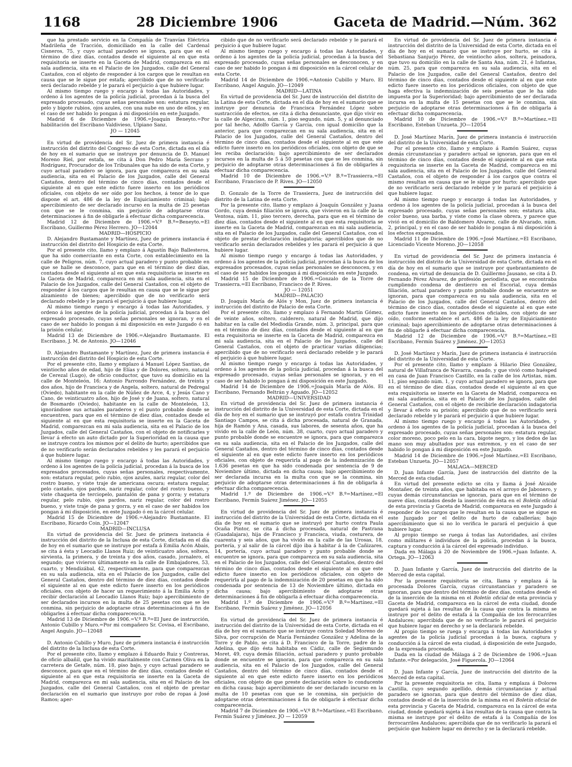1168 28 Diciembre 1906 Gaceta de Madrid.—Núm. 362
que ha prestado servicio en la Compañía de Tranvías Eléctrica Madrileña de Tracción, domiciliado en la calle del Cardenal Cisneros, 75, y cuyo actual paradero se ignora, para que en el término de diez días, contados desde el siguiente al en que esta requisitoria se inserte en la Gaceta de Madrid, comparezca en mi sala audiencia, sita en el Palacio de los Juzgados, calle del General Castaños, con el objeto de responder á los cargos que le resultan en causa que se le sigue por estafa; apercibido que de no verificarlo será declarado rebelde y le parará el perjuicio á que hubiere lugar.
Al mismo tiempo ruego y encargo á todas las Autoridades, y ordeno á los agentes de la policía judicial, procedan á la busca del expresado procesado, cuyas señas personales son: estatura regular, pelo y bigote rubios, ojos azules, con una nube en uno de ellos, y en el caso de ser habido lo pongan á mi disposición en este Juzgado.
Madrid 6 de Diciembre de 1906.=Joaquín Beneyto.=Por habilitación del Escribano Valdivieso, Ulpiano Sanz.
JO — 12045
En virtud de providencia del Sr. Juez de primera instancia é instrucción del distrito del Congreso de esta Corte, dictada en el día de hoy en el sumario que se instruye por denuncia de D. Manuel Moreno Riel, por estafa, se cita á Don Pedro María Serrano y Rodríguez, Procurador de los Tribunales que ha sido de esta Corte, y cuyo actual paradero se ignora, para que comparezca en su sala audiencia, sita en el Palacio de los Juzgados, calle del General Castaños, dentro del término de cinco días, contados desde el siguiente al en que este edicto fuere inserto en los periódicos oficiales, con objeto de ser oído por los hechos, á tenor de lo que dispone el art. 486 de la ley de Enjuiciamiento criminal; bajo apercibimiento de ser declarado incurso en la multa de 25 pesetas con que se le conmina, sin perjuicio de adoptarse otras determinaciones á fin de obligarle á efectuar dicha comparecencia.
Madrid 12 de Diciembre de 1906.=V.º B.º=Beneyto.=El Escribano, Guillermo Pérez Herrero. JO—12044
MADRID—HOSPICIO
D. Alejandro Bustamante y Martínez, Juez de primera instancia é instrucción del distrito del Hospicio de esta Corte.
Por el presente cito, llamo y emplazo á Agustín Bajo Ballesteros, que ha sido comerciante en esta Corte, con establecimiento en la calle de Peligros, núm. 7, cuyo actual paradero y punto probable en que se halle se desconoce, para que en el término de diez días, contados desde el siguiente al en que esta requisitoria se inserte en la Gaceta de Madrid, comparezca en mi sala audiencia, sita en el Palacio de los Juzgados, calle del General Castaños, con el objeto de responder á los cargos que le resultan en causa que se le sigue por alzamiento de bienes; apercibido que de no verificarlo será declarado rebelde y le parará el perjuicio á que hubiere lugar.
Al mismo tiempo ruego y encargo á todas las Autoridades, y ordeno á los agentes de la policía judicial, procedan á la busca del expresado procesado, cuyas señas personales se ignoran, y en el caso de ser habido lo pongan á mi disposición en este Juzgado ó en la prisión celular.
Madrid 13 de Diciembre de 1906.=Alejandro Bustamante. El Escribano, J. M. de Antonio. JO—12046
D. Alejandro Bustamante y Martínez, Juez de primera instancia é instrucción del distrito del Hospicio de esta Corte.
Por el presente cito, llamo y emplazo á Manuel López Santiso, de veintiocho años de edad, hijo de Elías y de Dolores, soltero, natural de Cerezal (Lugo), de oficio conductor, que tuvo su domicilio en la calle de Monteleón, 16; Antonio Parrondo Fernández, de treinta y dos años, hijo de Francisca y de Angela, soltero, natural de Pedregal (Oviedo), habitante en la calle de Núñez de Arce, 4, y Jesús Cano y Cano, de veinticuatro años, hijo de José y de Juana, soltero, natural de Bosmardo (Oviedo), habitante en la calle de Monteleón, 13, ignorándose sus actuales paraderos y el punto probable donde se encuentren, para que en el término de diez días, contados desde el siguiente al en que esta requisitoria se inserte en la Gaceta de Madrid, comparezcan en mi sala audiencia, sita en el Palacio de los Juzgados, calle del General Castaños, con el objeto de notificarles y llevar á efecto un auto dictado por la Superioridad en la causa que se instruye contra los mismos por el delito de hurto; apercibidos que de no verificarlo serán declarados rebeldes y les parará el perjuicio á que hubiere lugar.
Al mismo tiempo ruego y encargo á todas las Autoridades, y ordeno á los agentes de la policía judicial, procedan á la busca de los expresados procesados, cuyas señas personales, respectivamente, son: estatura regular, pelo rubio, ojos azules, nariz regular, color del rostro bueno, y viste traje de americana oscura; estatura regular, pelo castaño, ojos pardos, nariz regular, color del rostro bueno, y viste chaqueta de terciopelo, pantalón de pana y gorra; y estatura regular, pelo rubio, ojos pardos, nariz regular, color del rostro bueno, y viste traje de pana y gorra, y en el caso de ser habidos los pongan á mi disposición, en este Juzgado ó en la cárcel celular.
Madrid 15 de Diciembre de 1906.=Alejandro Bustamante. El Escribano, Ricardo Coin. JO—12047
MADRID—INCLUSA
En virtud de providencia del Sr. Juez de primera instancia é instrucción del distrito de la Inclusa de esta Corte, dictada en el día de hoy en el sumario que se instruye por estafa á Emilia Acón Abais, se cita á ésta y Leocadio Llanos Ruiz; de veinticuatro años, soltera, sirvienta, la primera, y de treinta y dos años, casado, jornalero, el segundo; que vivieron últimamente en la calle de Embajadores, 53, cuarto, y Mendizábal, 42, respectivamente, para que comparezcan en su sala audiencia, sita en el Palacio de los Juzgados, calle del General Castaños, dentro del término de diez días, contados desde el siguiente al en que este edicto fuere inserto en los periódicos oficiales, con objeto de hacer un requerimiento á la Emilia Acón y recibir declaración al Leocadio Llanos Ruiz; bajo apercibimiento de ser declarados incursos en la multa de 25 pesetas con que se les conmina, sin perjuicio de adoptarse otras determinaciones á fin de obligarles á efectuar dicha comparecencia.
Madrid 13 de Diciembre de 1906.=V.º B.º=El Juez de instrucción, Antonio Cubillo y Muro.=Por mi compañero Sr. Covisa, el Escribano, Angel Angulo. JO—12048
D. Antonio Cubillo y Muro, Juez de primera instancia é instrucción del distrito de la Inclusa de esta Corte.
Por el presente cito, llamo y emplazo á Eduardo Ruiz y Contreras, de oficio albañil, que ha vivido maritalmente con Carmen Oliva en la carretera de Getafe, núm. 18, piso bajo, y cuyo actual paradero se desconoce, para que en el término de diez días, contados desde el siguiente al en que esta requisitoria se inserte en la Gaceta de Madrid, comparezca en mi sala audiencia, sita en el Palacio de los Juzgados, calle del General Castaños, con el objeto de prestar declaración en el sumario que instruyo por robo de ropas á José Ramos; aper-
cibido que de no verificarlo será declarado rebelde y le parará el perjuicio á que hubiere lugar.
Al mismo tiempo ruego y encargo á todas las Autoridades, y ordeno á los agentes de la policía judicial, procedan á la busca del expresado procesado, cuyas señas personales se desconocen, y en caso de ser habido lo pongan á mi disposición en la cárcel celular de esta Corte.
Madrid 14 de Diciembre de 1906.=Antonio Cubillo y Muro. El Escribano, Angel Angulo. JO—12049
MADRID—LATINA
En virtud de providencia del Sr. Juez de instrucción del distrito de la Latina de esta Corte, dictada en el día de hoy en el sumario que se instruye por denuncia de Francisca Fernández López sobre sustracción de efectos, se cita á dicha denunciante, que dijo vivir en la calle de Algeciras, núm. 1, piso segundo, núm. 5, y al denunciado por tal hecho, Adolfo García y García, con igual domicilio que la anterior, para que comparezcan en su sala audiencia, sita en el Palacio de los Juzgados, calle del General Castaños, dentro del término de cinco días, contados desde el siguiente al en que este edicto fuere inserto en los periódicos oficiales, con objeto de que se les reciba declaración; bajo apercibimiento de ser declarados incursos en la multa de 5 á 50 pesetas con que se les conmina, sin perjuicio de adoptarse otras determinaciones á fin de obligarles á efectuar dicha comparecencia.
Madrid 10 de Diciembre de 1906.=V.º B.º=Trassierra.=El Escribano, Francisco de P. Rives. JO—12050
D. Gonzalo de la Torre de Trassierra, Juez de instrucción del distrito de la Latina de esta Corte.
Por la presente cito, llamo y emplazo á Joaquín González y Juana Gordo, cuya demás filiación se ignora, que vivieron en la calle de la Ventosa, núm. 11, piso tercero, derecha, para que en el término de diez días, contados desde el siguiente al en que esta requisitoria se inserte en la Gaceta de Madrid, comparezcan en mi sala audiencia, sita en el Palacio de los Juzgados, calle del General Castaños, con el objeto de prestar declaración indagatoria; apercibidos que de no verificarlo serán declarados rebeldes y les parará el perjuicio á que hubiere lugar.
Al mismo tiempo ruego y encargo á todas las Autoridades, y ordeno á los agentes de la policía judicial, procedan á la busca de los expresados procesados, cuyas señas personales se desconocen, y en el caso de ser habidos los pongan á mi disposición en este Juzgado.
Madrid 15 de Diciembre de 1906.=Gonzalo de la Torre de Trassierra.=El Escribano, Francisco de P. Rives.
JO — 12051
MADRID—PALACIO
D. Joaquín María de Alós y Mon, Juez de primera instancia é instrucción del distrito de Palacio de esta Corte.
Por el presente cito, llamo y emplazo á Fernando Martín Gómez, de veinte años, soltero, calderero, natural de Madrid, que dijo habitar en la calle del Mediodía Grande, núm. 3, principal, para que en el término de diez días, contados desde el siguiente al en que esta requisitoria se inserte en la Gaceta de Madrid, comparezca en mi sala audiencia, sita en el Palacio de los Juzgados, calle del General Castaños, con el objeto de practicar varias diligencias; apercibido que de no verificarlo será declarado rebelde y le parará el perjuicio á que hubiere lugar.
Al mismo tiempo ruego y encargo á todas las Autoridades, y ordeno á los agentes de la policía judicial, procedan á la busca del expresado procesado, cuyas señas personales se ignoran, y en el caso de ser habido lo pongan á mi disposición en este Juzgado.
Madrid 14 de Diciembre de 1906.=Joaquín María de Alós. El Escribano, Fernando Beltrán y Aguado. JO—12052
MADRID—UNIVERSIDAD
En virtud de providencia del Sr. Juez de primera instancia é instrucción del distrito de la Universidad de esta Corte, dictada en el día de hoy en el sumario que se instruyó por estafa contra Trinidad Santiago Campos, se cita á dicha procesada, natural de Granada, hija de Ramón y Ana, casada, sus labores, de sesenta años, que ha vivido en la calle de León, núm. 38, cuarto, cuyo actual paradero y punto probable donde se encuentre se ignora, para que comparezca en su sala audiencia, sita en el Palacio de los Juzgados, calle del General Castaños, dentro del término de cinco días, contados desde el siguiente al en que este edicto fuere inserto en los periódicos oficiales, con objeto de requerirla al pago de la indemnización de 1.636 pesetas en que ha sido condenada por sentencia de 9 de Noviembre último, dictada en dicha causa; bajo apercibimiento de ser declarada incursa en la multa con que se la conmina, sin perjuicio de adoptarse otras determinaciones á fin de obligarla á efectuar dicha comparecencia.
Madrid 1.º de Diciembre de 1906.=V.º B.º=Martínez.=El Escribano, Fermín Suárez Jiménez. JO—12055
En virtud de providencia del Sr. Juez de primera instancia é instrucción del distrito de la Universidad de esta Corte, dictada en el día de hoy en el sumario que se instruyó por hurto contra Paula Ocaña Pintor, se cita á dicha procesada, natural de Pastrana (Guadalajara), hija de Francisco y Francisca, viuda, costurera, de cuarenta y seis años, que ha vivido en la calle de las Urosas, 18, portería, y al salir de la cárcel dijo iba á habitar á la de Cañizares, 14, portería, cuyo actual paradero y punto probable donde se encuentre se ignora, para que comparezca en su sala audiencia, sita en el Palacio de los Juzgados, calle del General Castaños, dentro del término de cinco días, contados desde el siguiente al en que este edicto fuere inserto en los periódicos oficiales, con objeto de requerirla al pago de la indemnización de 20 pesetas en que ha sido condenada por sentencia de 13 de Noviembre último, dictada en dicha causa; bajo apercibimiento de adoptarse otras determinaciones á fin de obligarla á efectuar dicha comparecencia.
Madrid 1.º de Diciembre de 1906.=V.º B.º=Martínez.=El Escribano, Fermín Suárez y Jiménez. JO—12056
En virtud de providencia del Sr. Juez de primera instancia é instrucción del distrito de la Universidad de esta Corte, dictada en el día de hoy en el sumario que se instruye contra Soledad Moreno de Silva, por corrupción de María Fernández González y Adelina de la Torre y de Pablo, se cita á D. Francisco de la Torre, padre de la Adelina, que dijo ésta habitaba en Cádiz, calle de Segismundo Moret, 49, cuya demás filiación, actual paradero y punto probable donde se encuentre se ignoran, para que comparezca en su sala audiencia, sita en el Palacio de los Juzgados, calle del General Castaños, dentro del término de cinco días, contados desde el siguiente al en que este edicto fuere inserto en los periódicos oficiales, con objeto de que preste declaración sobre lo conducente en dicha causa; bajo apercibimiento de ser declarado incurso en la multa de 10 pesetas con que se le conmina, sin perjuicio de adoptarse otras determinaciones á fin de obligarle á efectuar dicha comparecencia.
Madrid 7 de Diciembre de 1906.=V.º B.º=Martínez.=El Escribano, Fermín Suárez y Jiménez. JO — 12059
En virtud de providencia del Sr. Juez de primera instancia é instrucción del distrito de la Universidad de esta Corte, dictada en el día de hoy en el sumario que se instruye por hurto, se cita á Sebastiana Sanjurjo Pérez, de veintiocho años, soltera, peinadora, que tuvo su domicilio en la calle de Santa Ana, núm. 21, é Infantas, núm. 25, para que comparezca en su sala audiencia, sita en el Palacio de los Juzgados, calle del General Castaños, dentro del término de cinco días, contados desde el siguiente al en que este edicto fuere inserto en los periódicos oficiales, con objeto de que haga efectiva la indemnización de seis pesetas que le ha sido impuesta por la Superioridad; bajo apercibimiento de ser declarada incursa en la multa de 15 pesetas con que se le conmina, sin perjuicio de adoptarse otras determinaciones á fin de obligarla á efectuar dicha comparecencia.
Madrid 10 de Diciembre de 1906.=V.º B.º=Martínez.=El Escribano, Esteban Unzueta. JO—12054
D. José Martínez Marín, Juez de primera instancia é instrucción del distrito de la Universidad de esta Corte.
Por el presente cito, llamo y emplazo á Ramón Suárez, cuyas demás circunstancias y paradero actual se ignoran, para que en el término de cinco días, contados desde el siguiente al en que esta requisitoria se inserte en la Gaceta de Madrid, comparezca en mi sala audiencia, sita en el Palacio de los Juzgados, calle del General Castaños, con el objeto de responder á los cargos que contra el mismo resultan en causa que se le sigue por hurto; apercibido que de no verificarlo será declarado rebelde y le parará el perjuicio á que hubiere lugar.
Al mismo tiempo ruego y encargo á todas las Autoridades, y ordeno á los agentes de la policía judicial, procedan á la busca del expresado procesado, cuyas señas personales son; estatura alta, color bueno, usa barba, y viste como la clase obrera, y parece que vivió en el domicilio de Baldomero Alvarez, calle de Alvarado, núm. 2, principal, y en el caso de ser habido lo pongan á mi disposición á los efectos expresados.
Madrid 11 de Diciembre de 1906.=José Martínez.=El Escribano, Licenciado Vicente Moreno. JO—12058
En virtud de providencia del Sr. Juez de primera instancia é instrucción del distrito de la Universidad de esta Corte, dictada en el día de hoy en el sumario que se instruye por quebrantamiento de condena, en virtud de denuncia de D. Guillermo Jausano, se cita á D. Fernando Pérez Alvarez, de profesión periodista, que se encontraba cumpliendo condena de destierro en el Escorial, cuya demás filiación, actual paradero y punto probable donde se encuentre se ignoran, para que comparezca en su sala audiencia, sita en el Palacio de los Juzgados, calle del General Castaños, dentro del término de cinco días, contados desde el siguiente al en que este edicto fuere inserto en los periódicos oficiales, con objeto de ser oído, conforme establece el art. 486 de la ley de Enjuiciamiento criminal; bajo apercibimiento de adoptarse otras determinaciones á fin de obligarle á efectuar dicha comparecencia.
Madrid 12 de Diciembre de 1906.=V.º B.º=Martínez.=El Escribano, Fermín Suárez y Jiménez. JO—12053
D. José Martínez y Marín, Juez de primera instancia é instrucción del distrito de la Universidad de esta Corte.
Por el presente cito, llamo y emplazo á Hilario Díez González, natural de Villafranca de Navarra, casado, y que vivió como huésped en casa de Juan Francisco Castillo, en la calle de los Artistas, núm. 11, piso segundo núm. 1, y cuyo actual paradero se ignora, para que en el término de diez días, contados desde el siguiente al en que esta requisitoria se inserte en la Gaceta de Madrid, comparezca en mi sala audiencia, sita en el Palacio de los Juzgados, calle del General Castaños, con el objeto de recibirle declaración indagatoria y llevar á efecto su prisión; apercibido que de no verificarlo será declarado rebelde y le parará el perjuicio á que hubiere lugar.
Al mismo tiempo ruego y encargo á todas las Autoridades, y ordeno á los agentes de la policía judicial, procedan á la busca del expresado procesado, cuyas señas personales son: estatura regular, color moreno, poco pelo en la cara, bigote negro, y los dedos de las mano son muy abultados por sus extremos, y en el caso de ser habido lo pongan á mi disposición en este Juzgado.
Madrid 14 de Diciembre de 1906.=José Martínez.=El Escribano, Esteban Unzueta. JO—12057
MALAGA—MERCED
D. Juan Infante García, Juez de instrucción del distrito de la Merced de esta ciudad.
En virtud del presente edicto se cita y llama á José Alcaide Montañer, de treinta años, que habitaba en el arroyo de Jabonero, y cuyas demás circunstancias se ignoran, para que en el término de nueve días, contados desde la inserción de ésta en el Boletín oficial de esta provincia y Gaceta de Madrid, comparezca en este Juzgado á responder de los cargos que le resultan en la causa que se sigue en este Juzgado por el delito de hurto de caballerías; bajo apercibimiento que si no lo verifica le parará el perjuicio á que hubiere lugar.
Al propio tiempo se ruega á todas las Autoridades, así civiles como militares é individuos de la policía, procedan á la busca, captura y conducción á la cárcel del expresado individuo.
Dada en Málaga á 20 de Noviembre de 1906.=Juan Infante. A. Ortega. JO—12063
D. Juan Infante y García, Juez de instrucción del distrito de la Merced de esta capital.
Por la presente requisitoria se cita, llama y emplaza á la procesada Dolores García, cuyas circunstancias y paradero se ignoran, para que dentro del término de diez días, contados desde el de la inserción de la misma en el Boletín oficial de esta provincia y Gaceta de Madrid, comparezca en la cárcel de esta ciudad, donde quedará sujeta á las resultas de la causa que contra la misma se instruye por el delito de estafa á la Compañía de los ferrocarriles Andaluces; apercibida que de no verificarlo le parará el perjuicio que hubiere lugar en derecho y se la declarará rebelde.
Al propio tiempo se ruega y encarga á todas las Autoridades y agentes de la policía judicial procedan á la busca, captura y conducción á la cárcel de esta ciudad, á disposición de este Juzgado, de la expresada procesada.
Dada en la ciudad de Málaga á 2 de Diciembre de 1906.=Juan Infante.=Por delegación, José Figuerola. JO—12064
D. Juan Infante y García, Juez de instrucción del distrito de la Merced de esta capital.
Por la presente requisitoria se cita, llama y emplaza á Dolores Castilla, cuyo segundo apellido, demás circunstancias y actual paradero se ignoran, para que dentro del término de diez días, contados desde el de la inserción de la misma en el Boletín oficial de esta provincia y Gaceta de Madrid, comparezca en la cárcel de esta ciudad, donde quedará sujeta á las resultas de la causa que contra la misma se instruye por el delito de estafa á la Compañía de los ferrocarriles Andaluces; apercibida que de no verificarlo la parará el perjuicio que hubiere lugar en derecho y se la declarará rebelde.